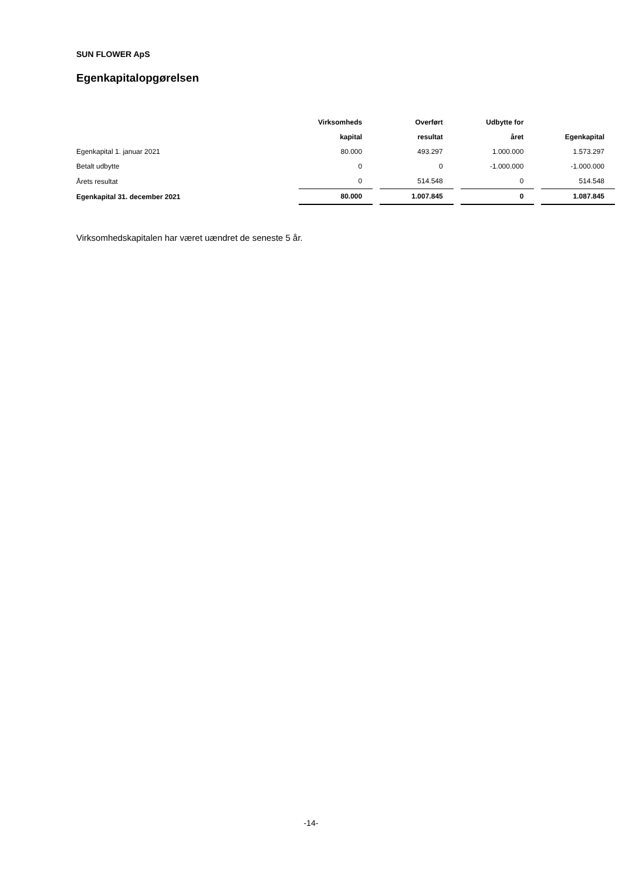SUN FLOWER ApS
Egenkapitalopgørelsen
| | Virksomheds | Overført | Udbytte for | |
| --- | --- | --- | --- | --- |
| | kapital | resultat | året | Egenkapital |
| Egenkapital 1. januar 2021 | 80.000 | 493.297 | 1.000.000 | 1.573.297 |
| Betalt udbytte | 0 | 0 | -1.000.000 | -1.000.000 |
| Årets resultat | 0 | 514.548 | 0 | 514.548 |
| Egenkapital 31. december 2021 | 80.000 | 1.007.845 | 0 | 1.087.845 |
Virksomhedskapitalen har været uændret de seneste 5 år.
-14-